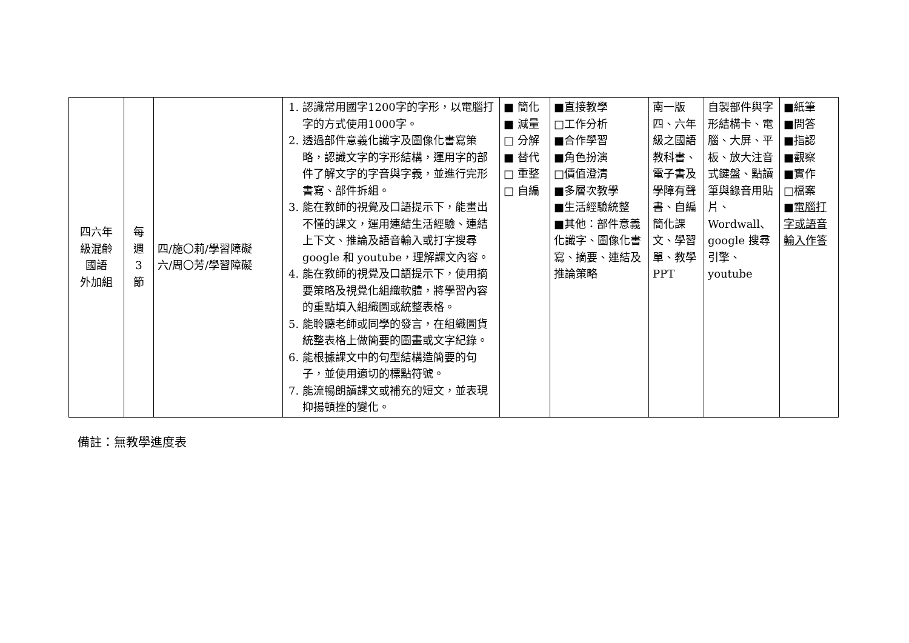| 四六年 級混齡 國語 外加組 | 每 週 3 節 | 四/施〇莉/學習障礙 六/周〇芳/學習障礙 | 1. 認識常用國字1200字的字形，以電腦打字的方式使用1000字。 2. 透過部件意義化識字及圖像化書寫策略，認識文字的字形結構，運用字的部件了解文字的字音與字義，並進行完形書寫、部件拆組。 3. 能在教師的視覺及口語提示下，能畫出不懂的課文，運用連結生活經驗、連結上下文、推論及語音輸入或打字搜尋 google 和 youtube，理解課文內容。 4. 能在教師的視覺及口語提示下，使用摘要策略及視覺化組織軟體，將學習內容的重點填入組織圖或統整表格。 5. 能聆聽老師或同學的發言，在組織圖貨統整表格上做簡要的圖畫或文字紀錄。 6. 能根據課文中的句型結構造簡要的句子，並使用適切的標點符號。 7. 能流暢朗讀課文或補充的短文，並表現抑揚頓挫的變化。 | ■ 簡化 ■ 減量 □ 分解 ■ 替代 □ 重整 □ 自編 | ■直接教學 □工作分析 ■合作學習 ■角色扮演 □價值澄清 ■多層次教學 ■生活經驗統整 ■其他：部件意義化識字、圖像化書寫、摘要、連結及推論策略 | 南一版四、六年級之國語教科書、電子書及學障有聲書、自編簡化課文、學習單、教學 PPT | 自製部件與字形結構卡、電腦、大屏、平板、放大注音式鍵盤、點讀筆與錄音用貼片、Wordwall、google 搜尋引擎、youtube | ■紙筆 ■問答 ■指認 ■觀察 ■實作 □檔案 ■ 電腦打字或語音輸入作答 |
備註：無教學進度表